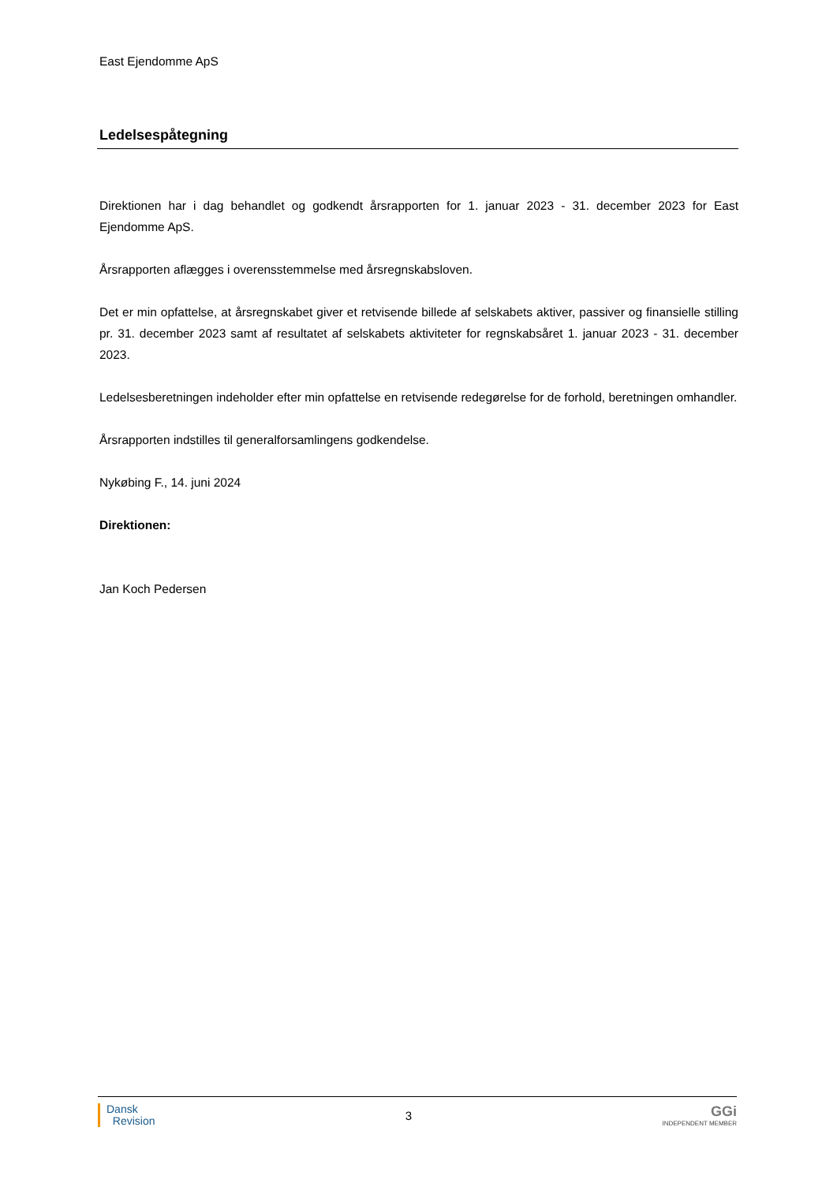East Ejendomme ApS
Ledelsespåtegning
Direktionen har i dag behandlet og godkendt årsrapporten for 1. januar 2023 - 31. december 2023 for East Ejendomme ApS.
Årsrapporten aflægges i overensstemmelse med årsregnskabsloven.
Det er min opfattelse, at årsregnskabet giver et retvisende billede af selskabets aktiver, passiver og finansielle stilling pr. 31. december 2023 samt af resultatet af selskabets aktiviteter for regnskabsåret 1. januar 2023 - 31. december 2023.
Ledelsesberetningen indeholder efter min opfattelse en retvisende redegørelse for de forhold, beretningen omhandler.
Årsrapporten indstilles til generalforsamlingens godkendelse.
Nykøbing F., 14. juni 2024
Direktionen:
Jan Koch Pedersen
Dansk
Revision
3
GGi
INDEPENDENT MEMBER